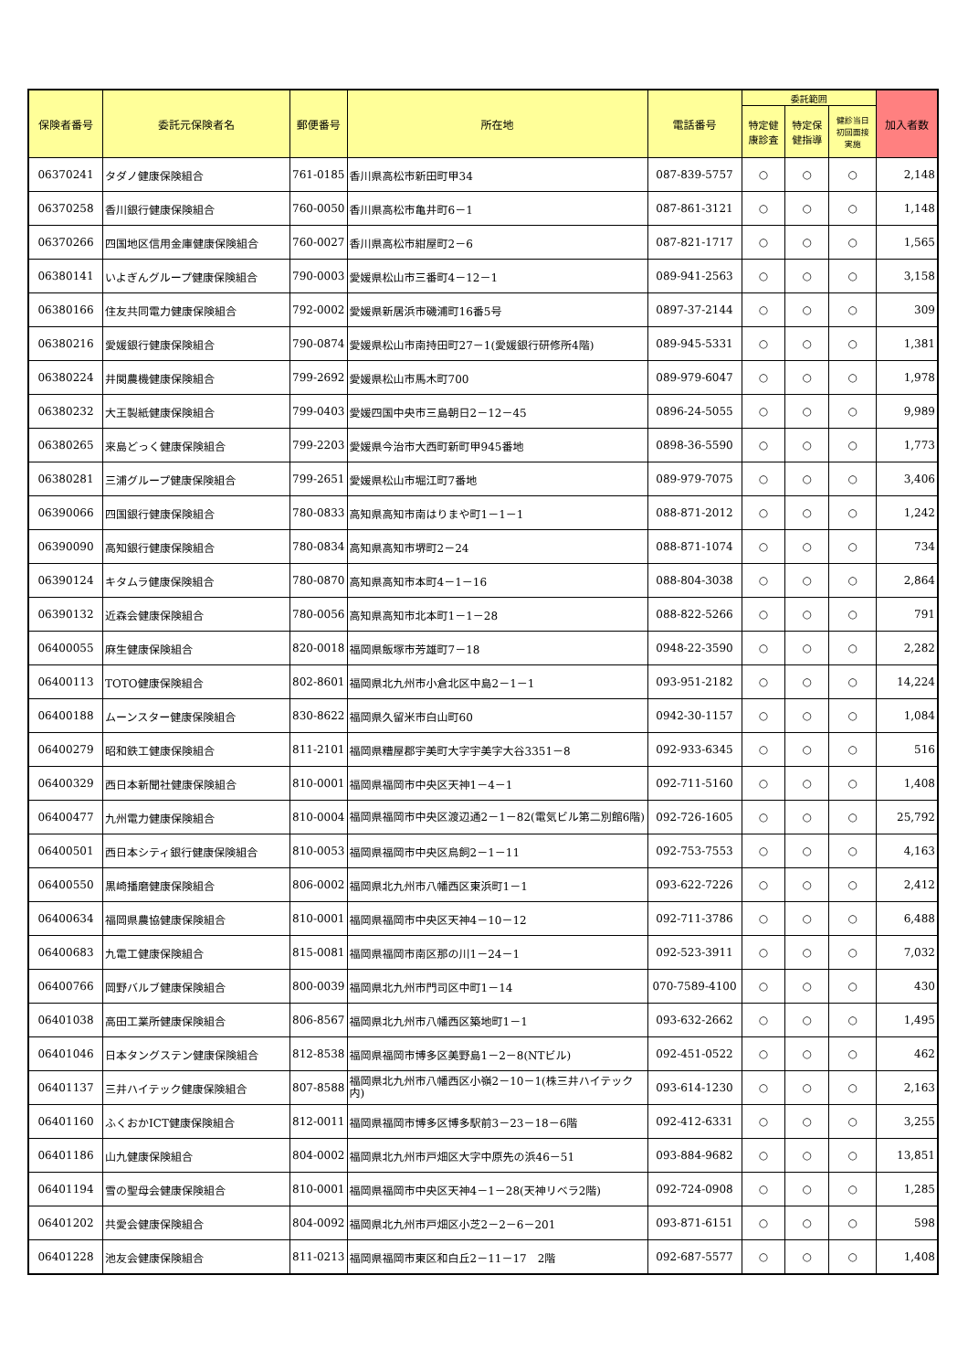| 保険者番号 | 委託元保険者名 | 郵便番号 | 所在地 | 電話番号 | 委託範囲 | | | 加入者数 |
| --- | --- | --- | --- | --- | --- | --- | --- | --- |
| | | | | | 特定健 康診査 | 特定保 健指導 | 健診当日 初回面接 実施 | |
| 06370241 | タダノ健康保険組合 | 761-0185 | 香川県高松市新田町甲34 | 087-839-5757 | ○ | ○ | ○ | 2,148 |
| 06370258 | 香川銀行健康保険組合 | 760-0050 | 香川県高松市亀井町6－1 | 087-861-3121 | ○ | ○ | ○ | 1,148 |
| 06370266 | 四国地区信用金庫健康保険組合 | 760-0027 | 香川県高松市紺屋町2－6 | 087-821-1717 | ○ | ○ | ○ | 1,565 |
| 06380141 | いよぎんグループ健康保険組合 | 790-0003 | 愛媛県松山市三番町4－12－1 | 089-941-2563 | ○ | ○ | ○ | 3,158 |
| 06380166 | 住友共同電力健康保険組合 | 792-0002 | 愛媛県新居浜市磯浦町16番5号 | 0897-37-2144 | ○ | ○ | ○ | 309 |
| 06380216 | 愛媛銀行健康保険組合 | 790-0874 | 愛媛県松山市南持田町27－1(愛媛銀行研修所4階) | 089-945-5331 | ○ | ○ | ○ | 1,381 |
| 06380224 | 井関農機健康保険組合 | 799-2692 | 愛媛県松山市馬木町700 | 089-979-6047 | ○ | ○ | ○ | 1,978 |
| 06380232 | 大王製紙健康保険組合 | 799-0403 | 愛媛四国中央市三島朝日2－12－45 | 0896-24-5055 | ○ | ○ | ○ | 9,989 |
| 06380265 | 来島どっく健康保険組合 | 799-2203 | 愛媛県今治市大西町新町甲945番地 | 0898-36-5590 | ○ | ○ | ○ | 1,773 |
| 06380281 | 三浦グループ健康保険組合 | 799-2651 | 愛媛県松山市堀江町7番地 | 089-979-7075 | ○ | ○ | ○ | 3,406 |
| 06390066 | 四国銀行健康保険組合 | 780-0833 | 高知県高知市南はりまや町1－1－1 | 088-871-2012 | ○ | ○ | ○ | 1,242 |
| 06390090 | 高知銀行健康保険組合 | 780-0834 | 高知県高知市堺町2－24 | 088-871-1074 | ○ | ○ | ○ | 734 |
| 06390124 | キタムラ健康保険組合 | 780-0870 | 高知県高知市本町4－1－16 | 088-804-3038 | ○ | ○ | ○ | 2,864 |
| 06390132 | 近森会健康保険組合 | 780-0056 | 高知県高知市北本町1－1－28 | 088-822-5266 | ○ | ○ | ○ | 791 |
| 06400055 | 麻生健康保険組合 | 820-0018 | 福岡県飯塚市芳雄町7－18 | 0948-22-3590 | ○ | ○ | ○ | 2,282 |
| 06400113 | TOTO健康保険組合 | 802-8601 | 福岡県北九州市小倉北区中島2－1－1 | 093-951-2182 | ○ | ○ | ○ | 14,224 |
| 06400188 | ムーンスター健康保険組合 | 830-8622 | 福岡県久留米市白山町60 | 0942-30-1157 | ○ | ○ | ○ | 1,084 |
| 06400279 | 昭和鉄工健康保険組合 | 811-2101 | 福岡県糟屋郡宇美町大字宇美字大谷3351－8 | 092-933-6345 | ○ | ○ | ○ | 516 |
| 06400329 | 西日本新聞社健康保険組合 | 810-0001 | 福岡県福岡市中央区天神1－4－1 | 092-711-5160 | ○ | ○ | ○ | 1,408 |
| 06400477 | 九州電力健康保険組合 | 810-0004 | 福岡県福岡市中央区渡辺通2－1－82(電気ビル第二別館6階) | 092-726-1605 | ○ | ○ | ○ | 25,792 |
| 06400501 | 西日本シティ銀行健康保険組合 | 810-0053 | 福岡県福岡市中央区鳥飼2－1－11 | 092-753-7553 | ○ | ○ | ○ | 4,163 |
| 06400550 | 黒崎播磨健康保険組合 | 806-0002 | 福岡県北九州市八幡西区東浜町1－1 | 093-622-7226 | ○ | ○ | ○ | 2,412 |
| 06400634 | 福岡県農協健康保険組合 | 810-0001 | 福岡県福岡市中央区天神4－10－12 | 092-711-3786 | ○ | ○ | ○ | 6,488 |
| 06400683 | 九電工健康保険組合 | 815-0081 | 福岡県福岡市南区那の川1－24－1 | 092-523-3911 | ○ | ○ | ○ | 7,032 |
| 06400766 | 岡野バルブ健康保険組合 | 800-0039 | 福岡県北九州市門司区中町1－14 | 070-7589-4100 | ○ | ○ | ○ | 430 |
| 06401038 | 高田工業所健康保険組合 | 806-8567 | 福岡県北九州市八幡西区築地町1－1 | 093-632-2662 | ○ | ○ | ○ | 1,495 |
| 06401046 | 日本タングステン健康保険組合 | 812-8538 | 福岡県福岡市博多区美野島1－2－8(NTビル) | 092-451-0522 | ○ | ○ | ○ | 462 |
| 06401137 | 三井ハイテック健康保険組合 | 807-8588 | 福岡県北九州市八幡西区小嶺2－10－1(株三井ハイテック内) | 093-614-1230 | ○ | ○ | ○ | 2,163 |
| 06401160 | ふくおかICT健康保険組合 | 812-0011 | 福岡県福岡市博多区博多駅前3－23－18－6階 | 092-412-6331 | ○ | ○ | ○ | 3,255 |
| 06401186 | 山九健康保険組合 | 804-0002 | 福岡県北九州市戸畑区大字中原先の浜46－51 | 093-884-9682 | ○ | ○ | ○ | 13,851 |
| 06401194 | 雪の聖母会健康保険組合 | 810-0001 | 福岡県福岡市中央区天神4－1－28(天神リベラ2階) | 092-724-0908 | ○ | ○ | ○ | 1,285 |
| 06401202 | 共愛会健康保険組合 | 804-0092 | 福岡県北九州市戸畑区小芝2－2－6－201 | 093-871-6151 | ○ | ○ | ○ | 598 |
| 06401228 | 池友会健康保険組合 | 811-0213 | 福岡県福岡市東区和白丘2－11－17 2階 | 092-687-5577 | ○ | ○ | ○ | 1,408 |